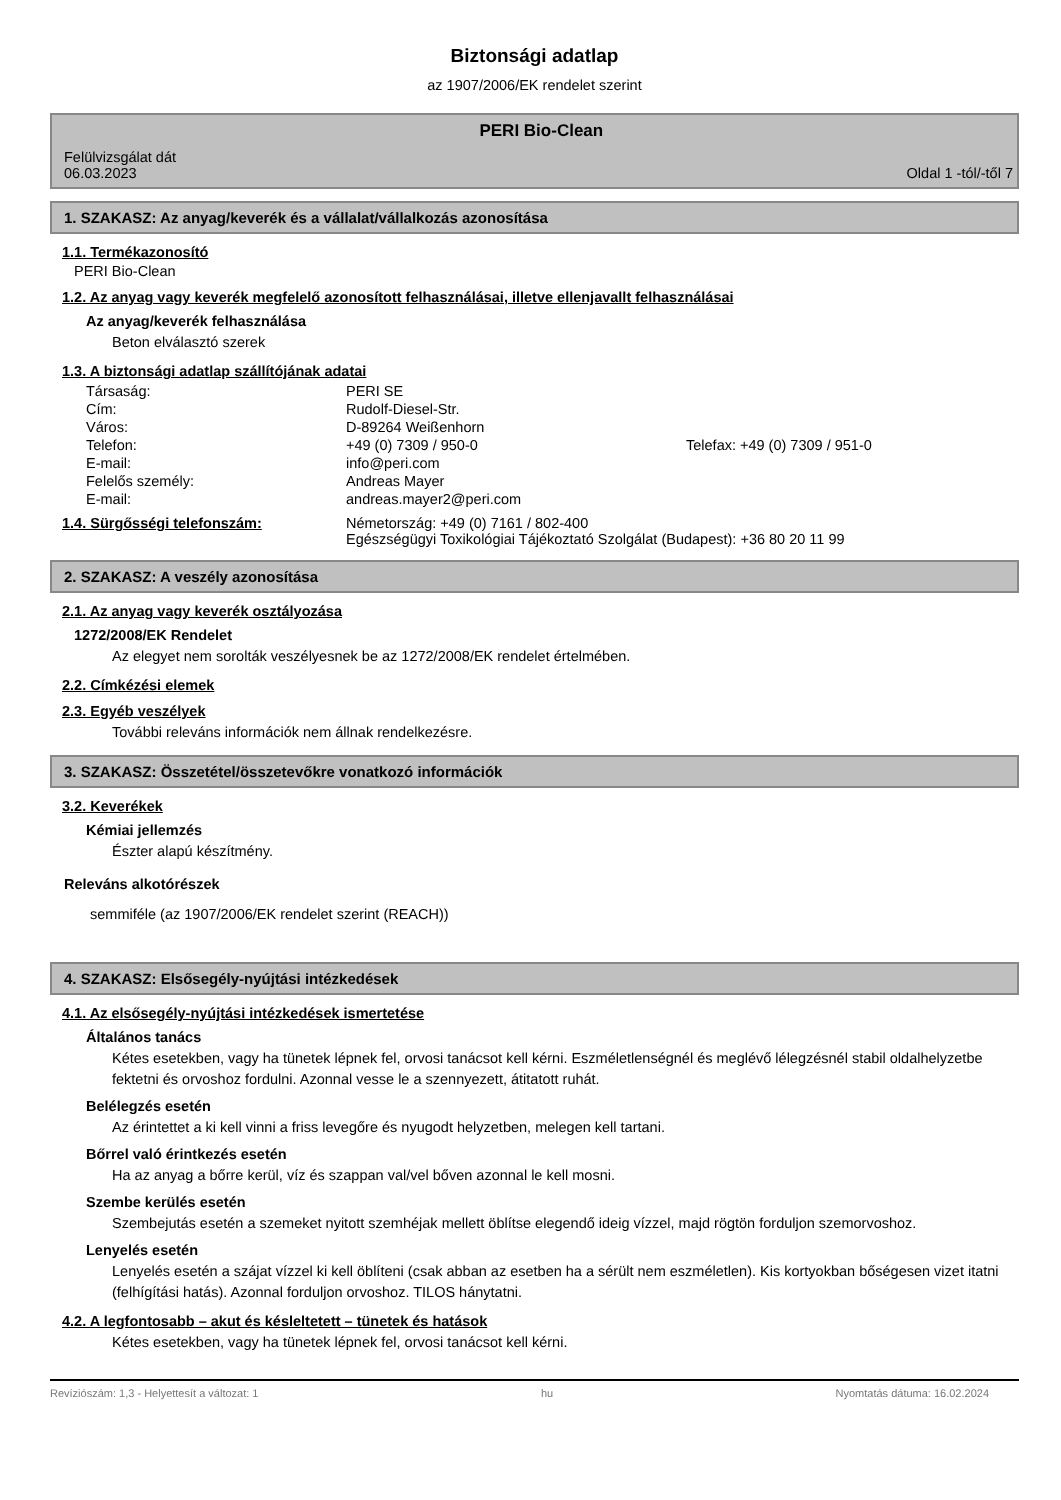Biztonsági adatlap
az 1907/2006/EK rendelet szerint
Felülvizsgálat dát
06.03.2023
PERI Bio-Clean
Oldal 1 -tól/-től 7
1. SZAKASZ: Az anyag/keverék és a vállalat/vállalkozás azonosítása
1.1. Termékazonosító
PERI Bio-Clean
1.2. Az anyag vagy keverék megfelelő azonosított felhasználásai, illetve ellenjavallt felhasználásai
Az anyag/keverék felhasználása
Beton elválasztó szerek
1.3. A biztonsági adatlap szállítójának adatai
| Társaság: | PERI SE | |
| Cím: | Rudolf-Diesel-Str. | |
| Város: | D-89264 Weißenhorn | |
| Telefon: | +49 (0) 7309 / 950-0 | Telefax: +49 (0) 7309 / 951-0 |
| E-mail: | info@peri.com | |
| Felelős személy: | Andreas Mayer | |
| E-mail: | andreas.mayer2@peri.com | |
| 1.4. Sürgősségi telefonszám: | Németország: +49 (0) 7161 / 802-400 Egészségügyi Toxikológiai Tájékoztató Szolgálat (Budapest): +36 80 20 11 99 |
2. SZAKASZ: A veszély azonosítása
2.1. Az anyag vagy keverék osztályozása
1272/2008/EK Rendelet
Az elegyet nem sorolták veszélyesnek be az 1272/2008/EK rendelet értelmében.
2.2. Címkézési elemek
2.3. Egyéb veszélyek
További releváns információk nem állnak rendelkezésre.
3. SZAKASZ: Összetétel/összetevőkre vonatkozó információk
3.2. Keverékek
Kémiai jellemzés
Észter alapú készítmény.
Releváns alkotórészek
semmiféle (az 1907/2006/EK rendelet szerint (REACH))
4. SZAKASZ: Elsősegély-nyújtási intézkedések
4.1. Az elsősegély-nyújtási intézkedések ismertetése
Általános tanács
Kétes esetekben, vagy ha tünetek lépnek fel, orvosi tanácsot kell kérni. Eszméletlenségnél és meglévő lélegzésnél stabil oldalhelyzetbe fektetni és orvoshoz fordulni. Azonnal vesse le a szennyezett, átitatott ruhát.
Belélegzés esetén
Az érintettet a ki kell vinni a friss levegőre és nyugodt helyzetben, melegen kell tartani.
Bőrrel való érintkezés esetén
Ha az anyag a bőrre kerül, víz és szappan val/vel bőven azonnal le kell mosni.
Szembe kerülés esetén
Szembejutás esetén a szemeket nyitott szemhéjak mellett öblítse elegendő ideig vízzel, majd rögtön forduljon szemorvoshoz.
Lenyelés esetén
Lenyelés esetén a szájat vízzel ki kell öblíteni (csak abban az esetben ha a sérült nem eszméletlen). Kis kortyokban bőségesen vizet itatni (felhígítási hatás). Azonnal forduljon orvoshoz. TILOS hánytatni.
4.2. A legfontosabb – akut és késleltetett – tünetek és hatások
Kétes esetekben, vagy ha tünetek lépnek fel, orvosi tanácsot kell kérni.
Revíziószám: 1,3 - Helyettesít a változat: 1 hu Nyomtatás dátuma: 16.02.2024